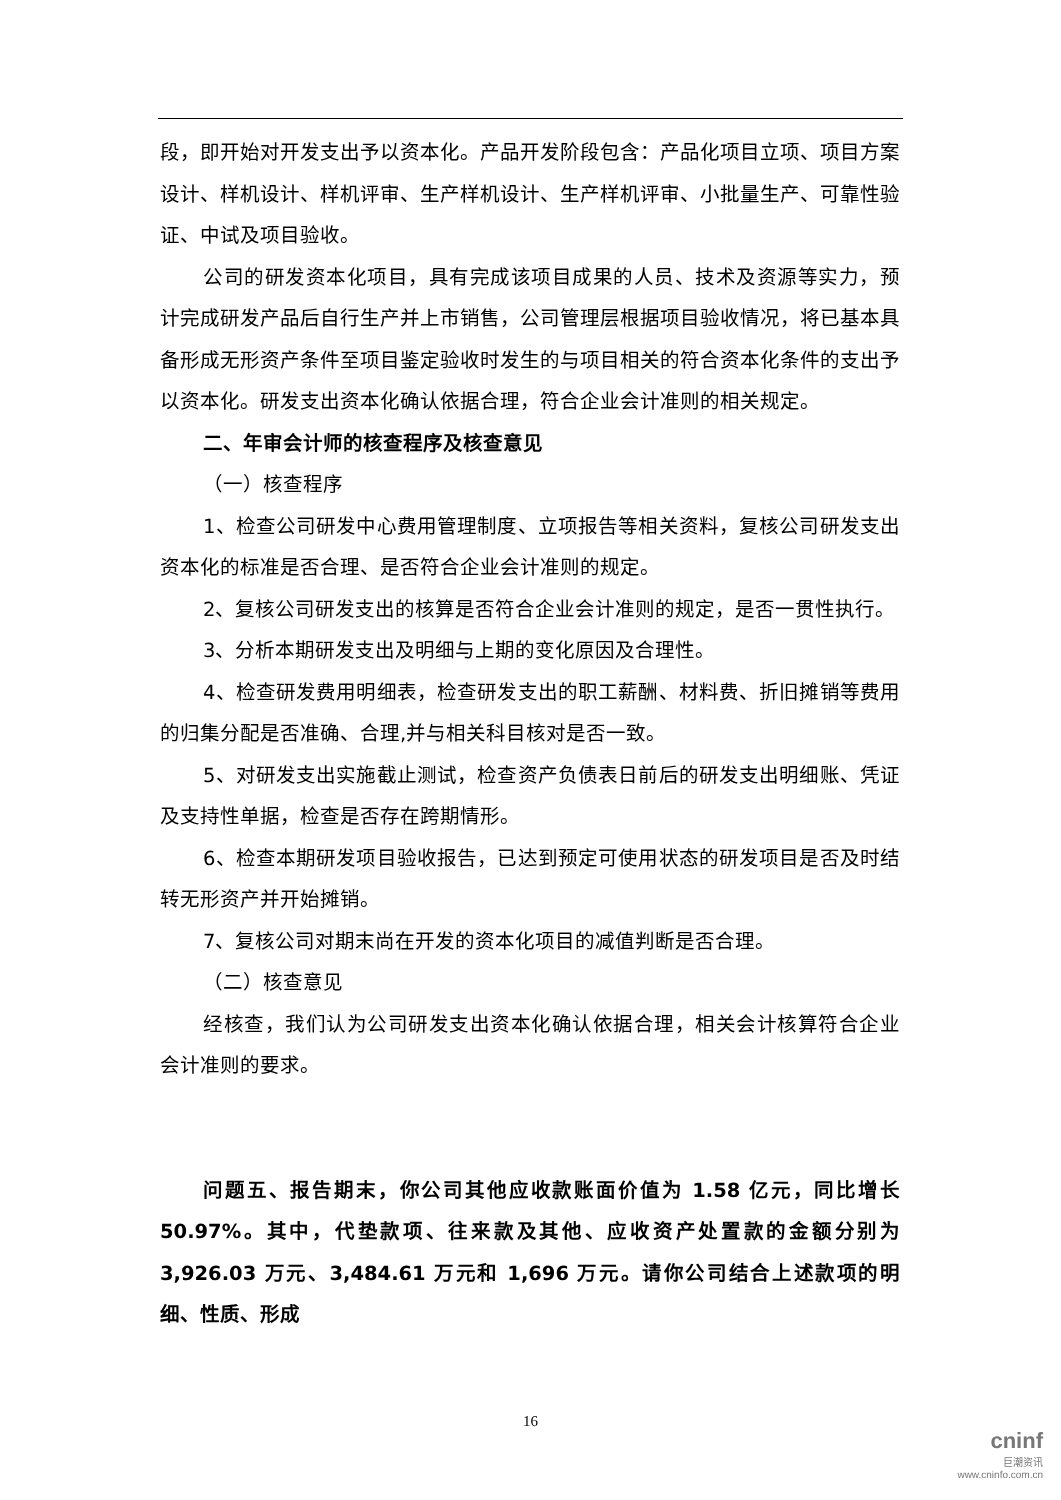段，即开始对开发支出予以资本化。产品开发阶段包含：产品化项目立项、项目方案设计、样机设计、样机评审、生产样机设计、生产样机评审、小批量生产、可靠性验证、中试及项目验收。
公司的研发资本化项目，具有完成该项目成果的人员、技术及资源等实力，预计完成研发产品后自行生产并上市销售，公司管理层根据项目验收情况，将已基本具备形成无形资产条件至项目鉴定验收时发生的与项目相关的符合资本化条件的支出予以资本化。研发支出资本化确认依据合理，符合企业会计准则的相关规定。
二、年审会计师的核查程序及核查意见
（一）核查程序
1、检查公司研发中心费用管理制度、立项报告等相关资料，复核公司研发支出资本化的标准是否合理、是否符合企业会计准则的规定。
2、复核公司研发支出的核算是否符合企业会计准则的规定，是否一贯性执行。
3、分析本期研发支出及明细与上期的变化原因及合理性。
4、检查研发费用明细表，检查研发支出的职工薪酬、材料费、折旧摊销等费用的归集分配是否准确、合理,并与相关科目核对是否一致。
5、对研发支出实施截止测试，检查资产负债表日前后的研发支出明细账、凭证及支持性单据，检查是否存在跨期情形。
6、检查本期研发项目验收报告，已达到预定可使用状态的研发项目是否及时结转无形资产并开始摊销。
7、复核公司对期末尚在开发的资本化项目的减值判断是否合理。
（二）核查意见
经核查，我们认为公司研发支出资本化确认依据合理，相关会计核算符合企业会计准则的要求。
问题五、报告期末，你公司其他应收款账面价值为 1.58 亿元，同比增长 50.97%。其中，代垫款项、往来款及其他、应收资产处置款的金额分别为 3,926.03 万元、3,484.61 万元和 1,696 万元。请你公司结合上述款项的明细、性质、形成
16
cninf
巨潮资讯
www.cninfo.com.cn